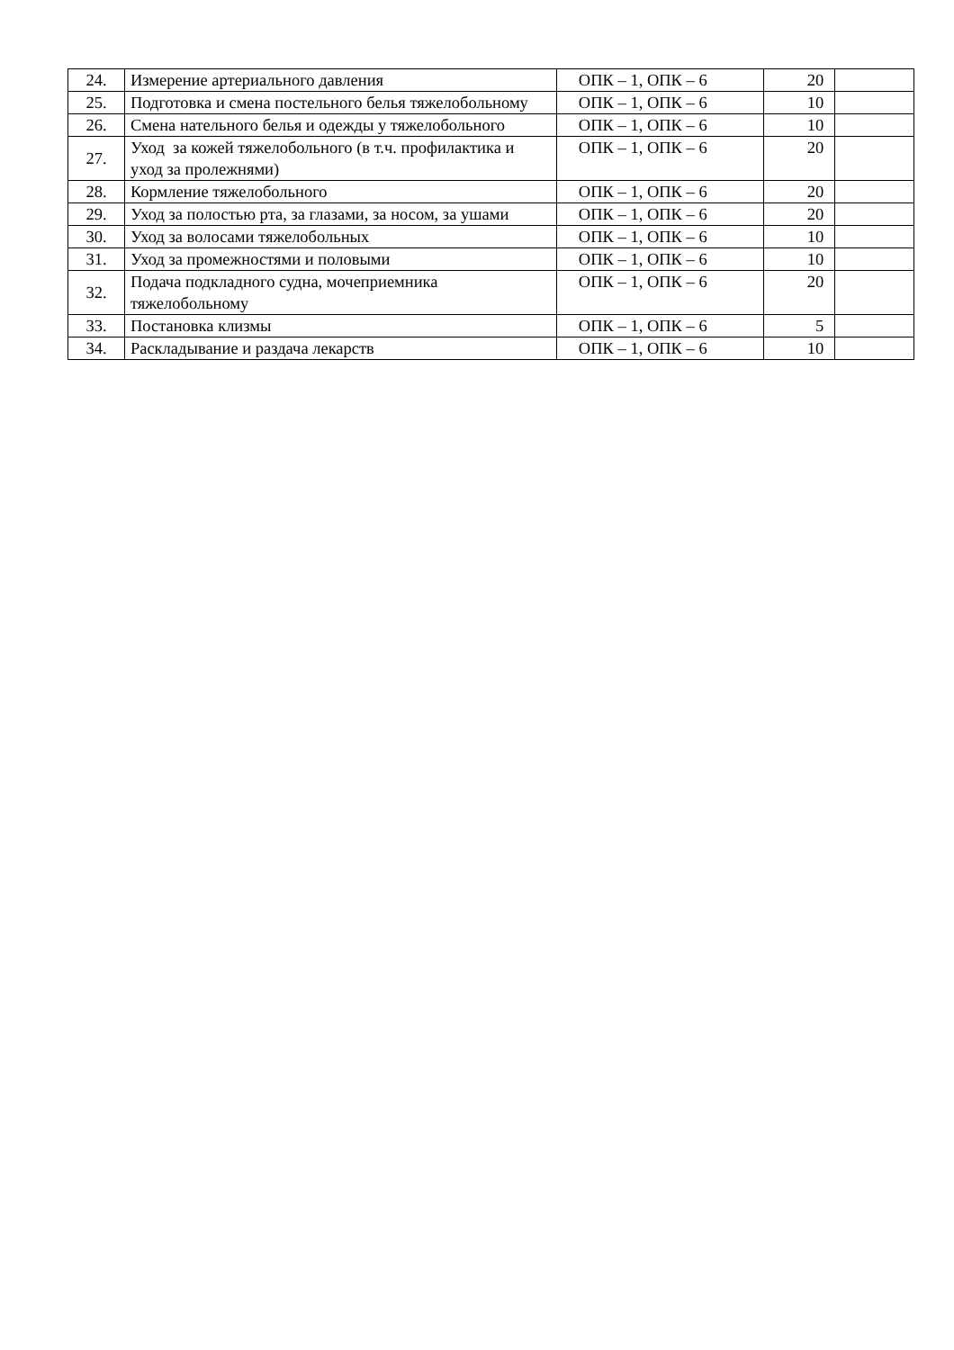| 24. | Измерение артериального давления | ОПК – 1, ОПК – 6 | 20 | |
| 25. | Подготовка и смена постельного белья тяжелобольному | ОПК – 1, ОПК – 6 | 10 | |
| 26. | Смена нательного белья и одежды у тяжелобольного | ОПК – 1, ОПК – 6 | 10 | |
| 27. | Уход за кожей тяжелобольного (в т.ч. профилактика и уход за пролежнями) | ОПК – 1, ОПК – 6 | 20 | |
| 28. | Кормление тяжелобольного | ОПК – 1, ОПК – 6 | 20 | |
| 29. | Уход за полостью рта, за глазами, за носом, за ушами | ОПК – 1, ОПК – 6 | 20 | |
| 30. | Уход за волосами тяжелобольных | ОПК – 1, ОПК – 6 | 10 | |
| 31. | Уход за промежностями и половыми | ОПК – 1, ОПК – 6 | 10 | |
| 32. | Подача подкладного судна, мочеприемника тяжелобольному | ОПК – 1, ОПК – 6 | 20 | |
| 33. | Постановка клизмы | ОПК – 1, ОПК – 6 | 5 | |
| 34. | Раскладывание и раздача лекарств | ОПК – 1, ОПК – 6 | 10 | |